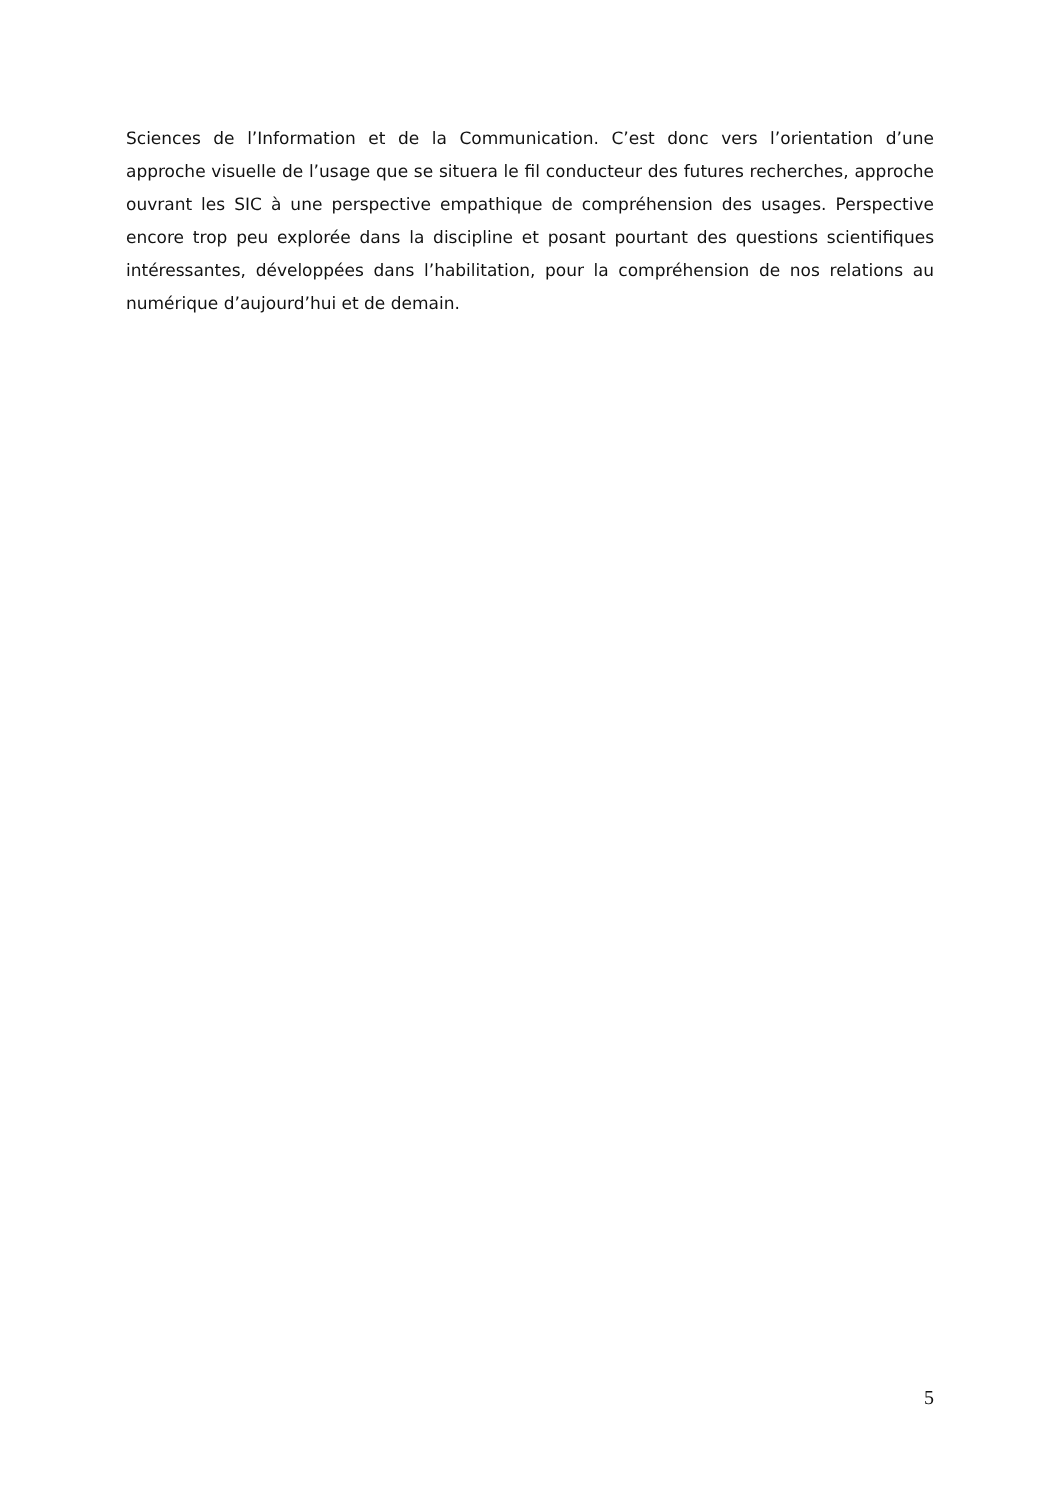Sciences de l’Information et de la Communication. C’est donc vers l’orientation d’une approche visuelle de l’usage que se situera le fil conducteur des futures recherches, approche ouvrant les SIC à une perspective empathique de compréhension des usages. Perspective encore trop peu explorée dans la discipline et posant pourtant des questions scientifiques intéressantes, développées dans l’habilitation, pour la compréhension de nos relations au numérique d’aujourd’hui et de demain.
5